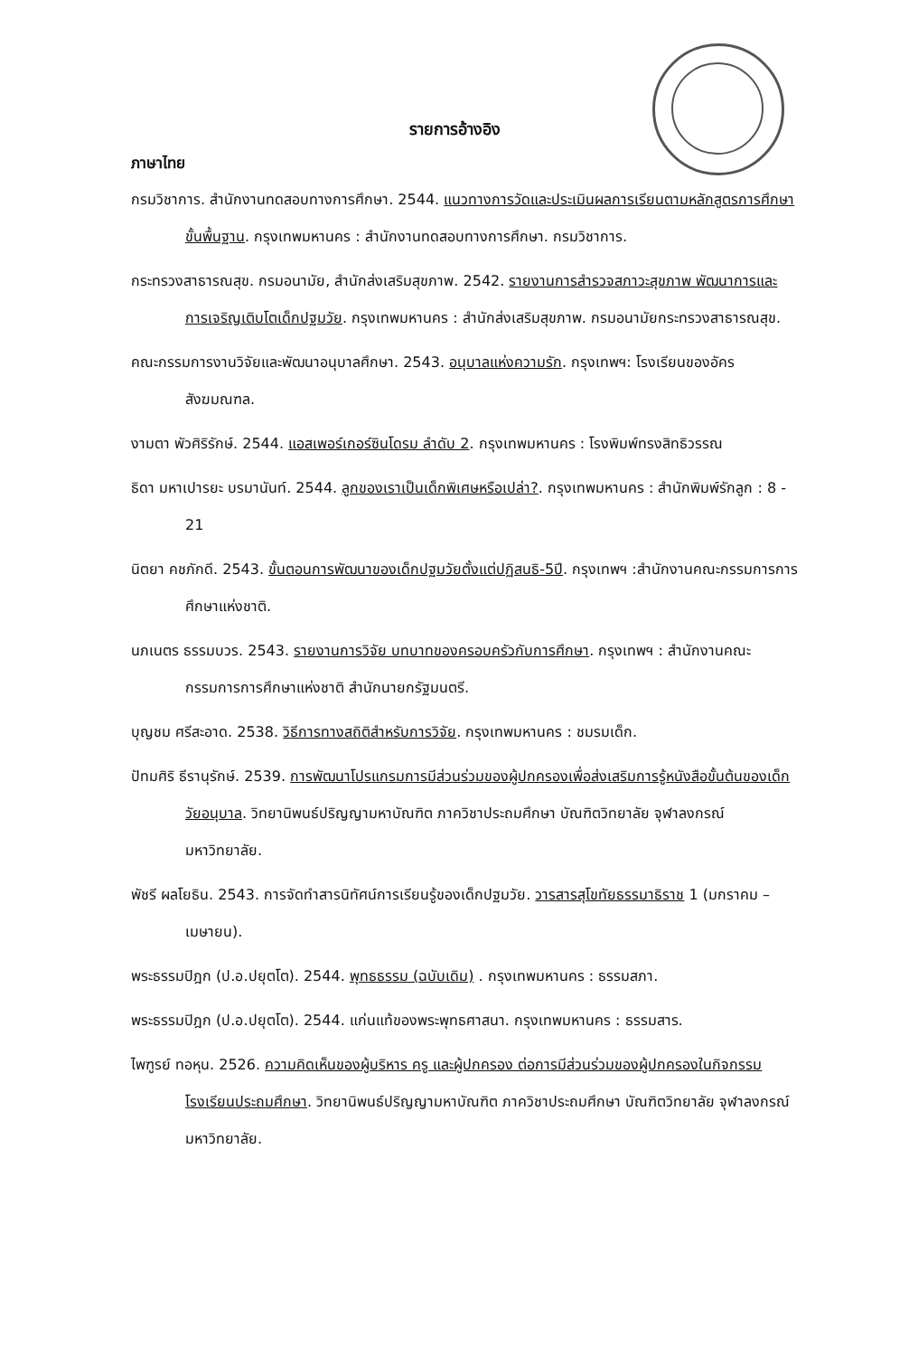รายการอ้างอิง
ภาษาไทย
กรมวิชาการ. สำนักงานทดสอบทางการศึกษา. 2544. แนวทางการวัดและประเมินผลการเรียนตามหลักสูตรการศึกษาขั้นพื้นฐาน. กรุงเทพมหานคร : สำนักงานทดสอบทางการศึกษา. กรมวิชาการ.
กระทรวงสาธารณสุข. กรมอนามัย, สำนักส่งเสริมสุขภาพ. 2542. รายงานการสำรวจสภาวะสุขภาพ พัฒนาการและการเจริญเติบโตเด็กปฐมวัย. กรุงเทพมหานคร : สำนักส่งเสริมสุขภาพ. กรมอนามัยกระทรวงสาธารณสุข.
คณะกรรมการงานวิจัยและพัฒนาอนุบาลศึกษา. 2543. อนุบาลแห่งความรัก. กรุงเทพฯ: โรงเรียนของอัครสังฆมณฑล.
งามตา พัวศิริรักษ์. 2544. แอสเพอร์เกอร์ซินโดรม ลำดับ 2. กรุงเทพมหานคร : โรงพิมพ์ทรงสิทธิวรรณ
ธิดา มหาเปารยะ บรมานันท์. 2544. ลูกของเราเป็นเด็กพิเศษหรือเปล่า?. กรุงเทพมหานคร : สำนักพิมพ์รักลูก : 8 - 21
นิตยา คชภักดี. 2543. ขั้นตอนการพัฒนาของเด็กปฐมวัยตั้งแต่ปฏิสนธิ-5ปี. กรุงเทพฯ :สำนักงานคณะกรรมการการศึกษาแห่งชาติ.
นภเนตร ธรรมบวร. 2543. รายงานการวิจัย บทบาทของครอบครัวกับการศึกษา. กรุงเทพฯ : สำนักงานคณะกรรมการการศึกษาแห่งชาติ สำนักนายกรัฐมนตรี.
บุญชม ศรีสะอาด. 2538. วิธีการทางสถิติสำหรับการวิจัย. กรุงเทพมหานคร : ชมรมเด็ก.
ปัทมศิริ ธีรานุรักษ์. 2539. การพัฒนาโปรแกรมการมีส่วนร่วมของผู้ปกครองเพื่อส่งเสริมการรู้หนังสือขั้นต้นของเด็กวัยอนุบาล. วิทยานิพนธ์ปริญญามหาบัณฑิต ภาควิชาประถมศึกษา บัณฑิตวิทยาลัย จุฬาลงกรณ์มหาวิทยาลัย.
พัชรี ผลโยธิน. 2543. การจัดทำสารนิทัศน์การเรียนรู้ของเด็กปฐมวัย. วารสารสุโขทัยธรรมาธิราช 1 (มกราคม – เมษายน).
พระธรรมปิฎก (ป.อ.ปยุตโต). 2544. พุทธธรรม (ฉบับเดิม) . กรุงเทพมหานคร : ธรรมสภา.
พระธรรมปิฎก (ป.อ.ปยุตโต). 2544. แก่นแท้ของพระพุทธศาสนา. กรุงเทพมหานคร : ธรรมสาร.
ไพฑูรย์ ทอหุน. 2526. ความคิดเห็นของผู้บริหาร ครู และผู้ปกครอง ต่อการมีส่วนร่วมของผู้ปกครองในกิจกรรมโรงเรียนประถมศึกษา. วิทยานิพนธ์ปริญญามหาบัณฑิต ภาควิชาประถมศึกษา บัณฑิตวิทยาลัย จุฬาลงกรณ์มหาวิทยาลัย.